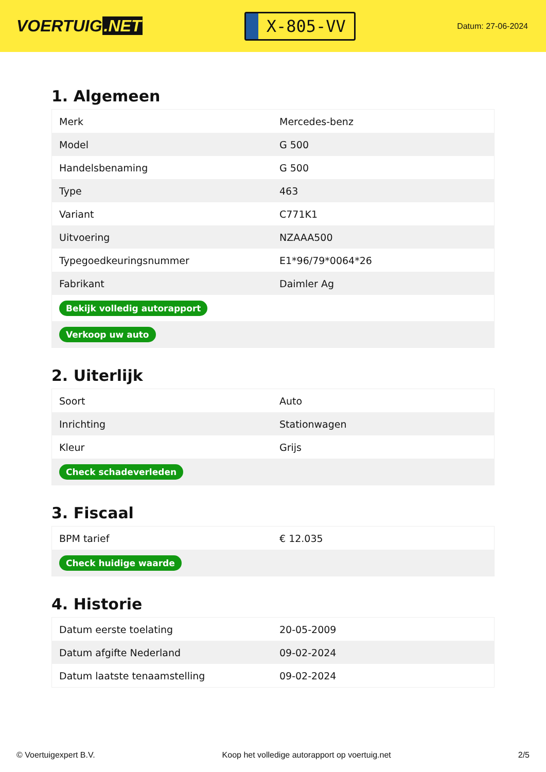VOERTUIG.NET
X-805-VV
Datum: 27-06-2024
1. Algemeen
| Merk | Mercedes-benz |
| Model | G 500 |
| Handelsbenaming | G 500 |
| Type | 463 |
| Variant | C771K1 |
| Uitvoering | NZAAA500 |
| Typegoedkeuringsnummer | E1*96/79*0064*26 |
| Fabrikant | Daimler Ag |
| Bekijk volledig autorapport | |
| Verkoop uw auto | |
2. Uiterlijk
| Soort | Auto |
| Inrichting | Stationwagen |
| Kleur | Grijs |
| Check schadeverleden | |
3. Fiscaal
| BPM tarief | € 12.035 |
| Check huidige waarde | |
4. Historie
| Datum eerste toelating | 20-05-2009 |
| Datum afgifte Nederland | 09-02-2024 |
| Datum laatste tenaamstelling | 09-02-2024 |
© Voertuigexpert B.V. Koop het volledige autorapport op voertuig.net 2/5